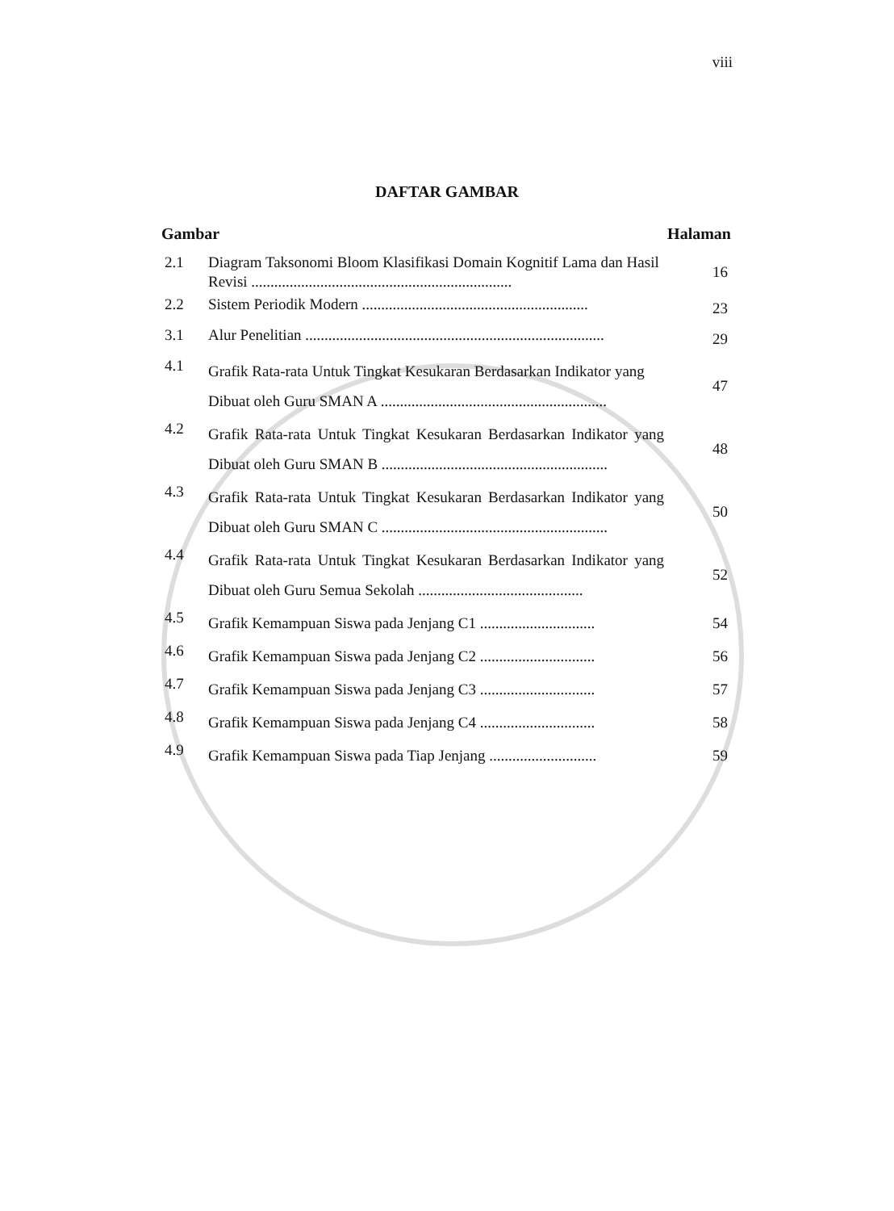viii
DAFTAR GAMBAR
| Gambar | | Halaman |
| --- | --- | --- |
| 2.1 | Diagram Taksonomi Bloom Klasifikasi Domain Kognitif Lama dan Hasil Revisi .................................................................... | 16 |
| 2.2 | Sistem Periodik Modern ........................................................... | 23 |
| 3.1 | Alur Penelitian .............................................................................. | 29 |
| 4.1 | Grafik Rata-rata Untuk Tingkat Kesukaran Berdasarkan Indikator yang Dibuat oleh Guru SMAN A ........................................................... | 47 |
| 4.2 | Grafik Rata-rata Untuk Tingkat Kesukaran Berdasarkan Indikator yang Dibuat oleh Guru SMAN B ........................................................... | 48 |
| 4.3 | Grafik Rata-rata Untuk Tingkat Kesukaran Berdasarkan Indikator yang Dibuat oleh Guru SMAN C ........................................................... | 50 |
| 4.4 | Grafik Rata-rata Untuk Tingkat Kesukaran Berdasarkan Indikator yang Dibuat oleh Guru Semua Sekolah ........................................... | 52 |
| 4.5 | Grafik Kemampuan Siswa pada Jenjang C1 .............................. | 54 |
| 4.6 | Grafik Kemampuan Siswa pada Jenjang C2 .............................. | 56 |
| 4.7 | Grafik Kemampuan Siswa pada Jenjang C3 .............................. | 57 |
| 4.8 | Grafik Kemampuan Siswa pada Jenjang C4 .............................. | 58 |
| 4.9 | Grafik Kemampuan Siswa pada Tiap Jenjang ............................ | 59 |